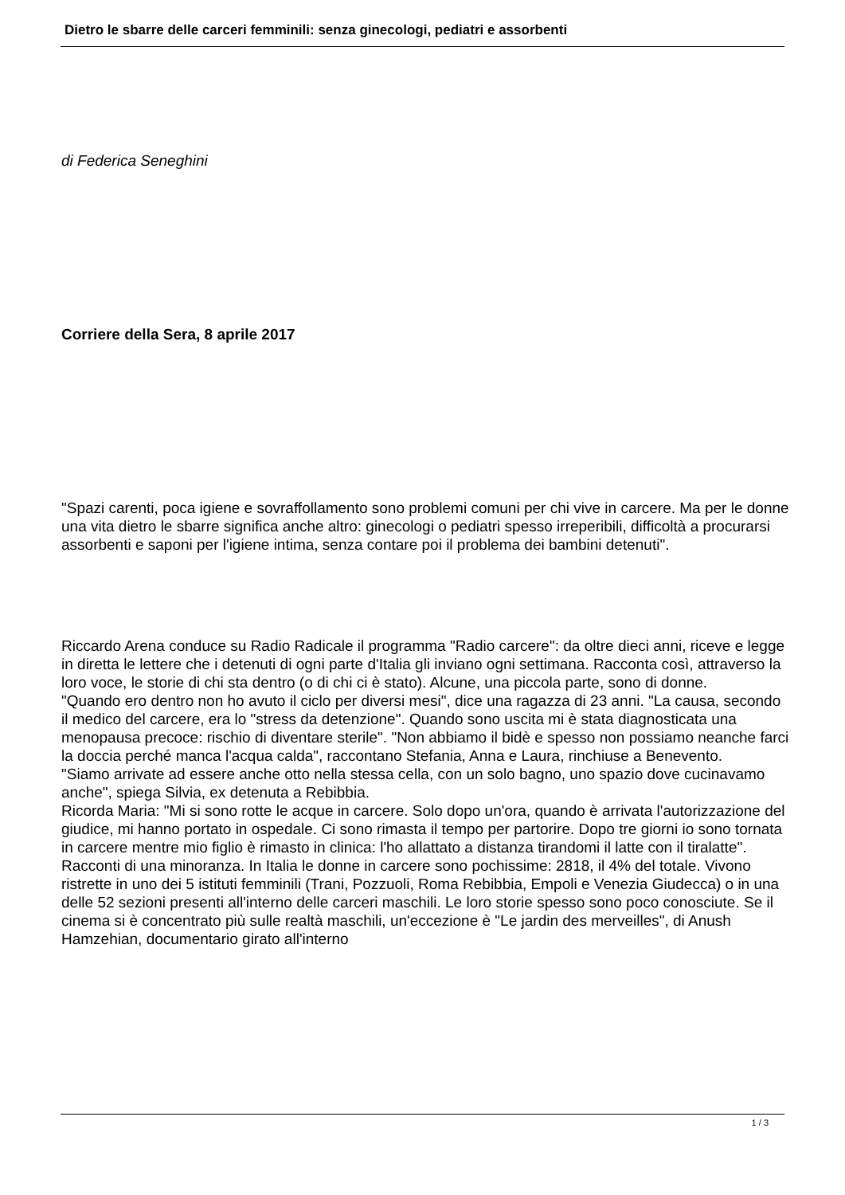Dietro le sbarre delle carceri femminili: senza ginecologi, pediatri e assorbenti
di Federica Seneghini
Corriere della Sera, 8 aprile 2017
"Spazi carenti, poca igiene e sovraffollamento sono problemi comuni per chi vive in carcere. Ma per le donne una vita dietro le sbarre significa anche altro: ginecologi o pediatri spesso irreperibili, difficoltà a procurarsi assorbenti e saponi per l'igiene intima, senza contare poi il problema dei bambini detenuti".
Riccardo Arena conduce su Radio Radicale il programma "Radio carcere": da oltre dieci anni, riceve e legge in diretta le lettere che i detenuti di ogni parte d'Italia gli inviano ogni settimana. Racconta così, attraverso la loro voce, le storie di chi sta dentro (o di chi ci è stato). Alcune, una piccola parte, sono di donne.
"Quando ero dentro non ho avuto il ciclo per diversi mesi", dice una ragazza di 23 anni. "La causa, secondo il medico del carcere, era lo "stress da detenzione". Quando sono uscita mi è stata diagnosticata una menopausa precoce: rischio di diventare sterile". "Non abbiamo il bidè e spesso non possiamo neanche farci la doccia perché manca l'acqua calda", raccontano Stefania, Anna e Laura, rinchiuse a Benevento.
"Siamo arrivate ad essere anche otto nella stessa cella, con un solo bagno, uno spazio dove cucinavamo anche", spiega Silvia, ex detenuta a Rebibbia.
Ricorda Maria: "Mi si sono rotte le acque in carcere. Solo dopo un'ora, quando è arrivata l'autorizzazione del giudice, mi hanno portato in ospedale. Ci sono rimasta il tempo per partorire. Dopo tre giorni io sono tornata in carcere mentre mio figlio è rimasto in clinica: l'ho allattato a distanza tirandomi il latte con il tiralatte".
Racconti di una minoranza. In Italia le donne in carcere sono pochissime: 2818, il 4% del totale. Vivono ristrette in uno dei 5 istituti femminili (Trani, Pozzuoli, Roma Rebibbia, Empoli e Venezia Giudecca) o in una delle 52 sezioni presenti all'interno delle carceri maschili. Le loro storie spesso sono poco conosciute. Se il cinema si è concentrato più sulle realtà maschili, un'eccezione è "Le jardin des merveilles", di Anush Hamzehian, documentario girato all'interno
1 / 3